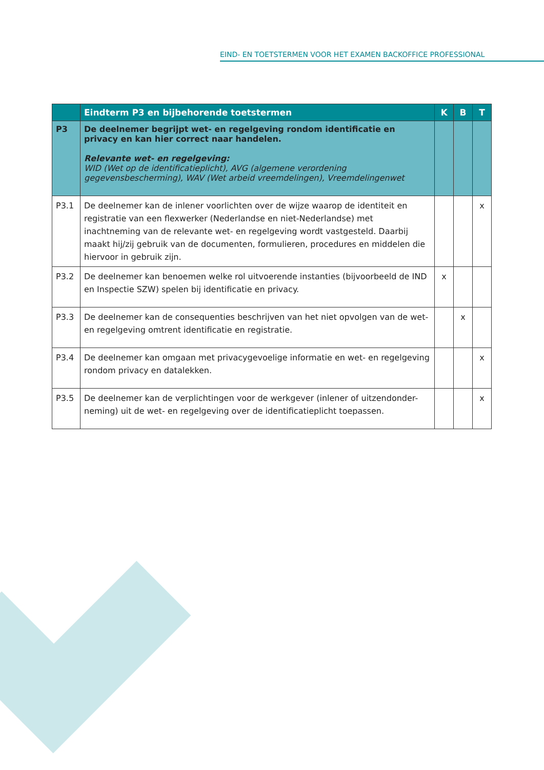EIND- EN TOETSTERMEN VOOR HET EXAMEN BACKOFFICE PROFESSIONAL
| | Eindterm P3 en bijbehorende toetstermen | K | B | T |
| --- | --- | --- | --- | --- |
| P3 | De deelnemer begrijpt wet- en regelgeving rondom identificatie en privacy en kan hier correct naar handelen. Relevante wet- en regelgeving: WID (Wet op de identificatieplicht), AVG (algemene verordening gegevensbescherming), WAV (Wet arbeid vreemdelingen), Vreemdelingenwet | | | |
| P3.1 | De deelnemer kan de inlener voorlichten over de wijze waarop de identiteit en registratie van een flexwerker (Nederlandse en niet-Nederlandse) met inachtneming van de relevante wet- en regelgeving wordt vastgesteld. Daarbij maakt hij/zij gebruik van de documenten, formulieren, procedures en middelen die hiervoor in gebruik zijn. | | | x |
| P3.2 | De deelnemer kan benoemen welke rol uitvoerende instanties (bijvoorbeeld de IND en Inspectie SZW) spelen bij identificatie en privacy. | x | | |
| P3.3 | De deelnemer kan de consequenties beschrijven van het niet opvolgen van de wet- en regelgeving omtrent identificatie en registratie. | | x | |
| P3.4 | De deelnemer kan omgaan met privacygevoelige informatie en wet- en regelgeving rondom privacy en datalekken. | | | x |
| P3.5 | De deelnemer kan de verplichtingen voor de werkgever (inlener of uitzendonder-neming) uit de wet- en regelgeving over de identificatieplicht toepassen. | | | x |